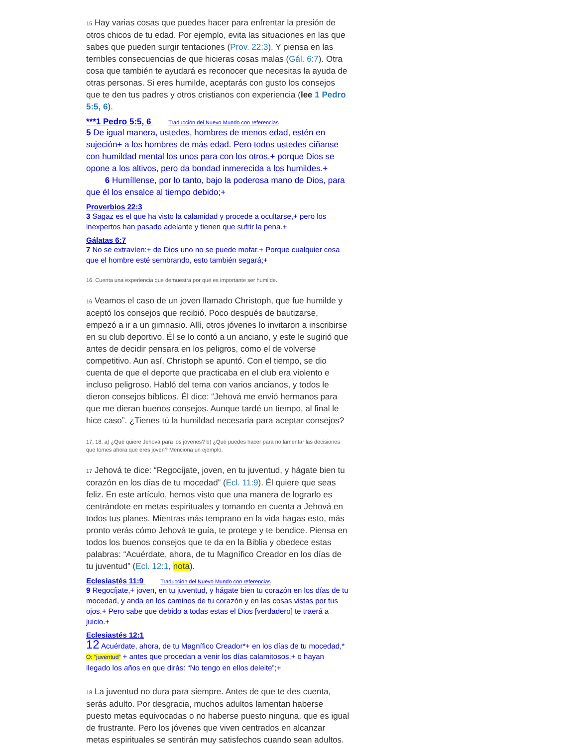15 Hay varias cosas que puedes hacer para enfrentar la presión de otros chicos de tu edad. Por ejemplo, evita las situaciones en las que sabes que pueden surgir tentaciones (Prov. 22:3). Y piensa en las terribles consecuencias de que hicieras cosas malas (Gál. 6:7). Otra cosa que también te ayudará es reconocer que necesitas la ayuda de otras personas. Si eres humilde, aceptarás con gusto los consejos que te den tus padres y otros cristianos con experiencia (lee 1 Pedro 5:5, 6).
***1 Pedro 5:5, 6 Traducción del Nuevo Mundo con referencias
5 De igual manera, ustedes, hombres de menos edad, estén en sujeción+ a los hombres de más edad. Pero todos ustedes cíñanse con humildad mental los unos para con los otros,+ porque Dios se opone a los altivos, pero da bondad inmerecida a los humildes.+
6 Humíllense, por lo tanto, bajo la poderosa mano de Dios, para que él los ensalce al tiempo debido;+
Proverbios 22:3
3 Sagaz es el que ha visto la calamidad y procede a ocultarse,+ pero los inexpertos han pasado adelante y tienen que sufrir la pena.+
Gálatas 6:7
7 No se extravíen:+ de Dios uno no se puede mofar.+ Porque cualquier cosa que el hombre esté sembrando, esto también segará;+
16. Cuenta una experiencia que demuestra por qué es importante ser humilde.
16 Veamos el caso de un joven llamado Christoph, que fue humilde y aceptó los consejos que recibió. Poco después de bautizarse, empezó a ir a un gimnasio. Allí, otros jóvenes lo invitaron a inscribirse en su club deportivo. Él se lo contó a un anciano, y este le sugirió que antes de decidir pensara en los peligros, como el de volverse competitivo. Aun así, Christoph se apuntó. Con el tiempo, se dio cuenta de que el deporte que practicaba en el club era violento e incluso peligroso. Habló del tema con varios ancianos, y todos le dieron consejos bíblicos. Él dice: “Jehová me envió hermanos para que me dieran buenos consejos. Aunque tardé un tiempo, al final le hice caso”. ¿Tienes tú la humildad necesaria para aceptar consejos?
17, 18. a) ¿Qué quiere Jehová para los jóvenes? b) ¿Qué puedes hacer para no lamentar las decisiones que tomes ahora que eres joven? Menciona un ejemplo.
17 Jehová te dice: “Regocíjate, joven, en tu juventud, y hágate bien tu corazón en los días de tu mocedad” (Ecl. 11:9). Él quiere que seas feliz. En este artículo, hemos visto que una manera de lograrlo es centrándote en metas espirituales y tomando en cuenta a Jehová en todos tus planes. Mientras más temprano en la vida hagas esto, más pronto verás cómo Jehová te guía, te protege y te bendice. Piensa en todos los buenos consejos que te da en la Biblia y obedece estas palabras: “Acuérdate, ahora, de tu Magnífico Creador en los días de tu juventud” (Ecl. 12:1, nota).
Eclesiastés 11:9 Traducción del Nuevo Mundo con referencias
9 Regocíjate,+ joven, en tu juventud, y hágate bien tu corazón en los días de tu mocedad, y anda en los caminos de tu corazón y en las cosas vistas por tus ojos.+ Pero sabe que debido a todas estas el Dios [verdadero] te traerá a juicio.+
Eclesiastés 12:1
12 Acuérdate, ahora, de tu Magnífico Creador*+ en los días de tu mocedad,* O: “juventud” + antes que procedan a venir los días calamitosos,+ o hayan llegado los años en que dirás: “No tengo en ellos deleite”;+
18 La juventud no dura para siempre. Antes de que te des cuenta, serás adulto. Por desgracia, muchos adultos lamentan haberse puesto metas equivocadas o no haberse puesto ninguna, que es igual de frustrante. Pero los jóvenes que viven centrados en alcanzar metas espirituales se sentirán muy satisfechos cuando sean adultos.